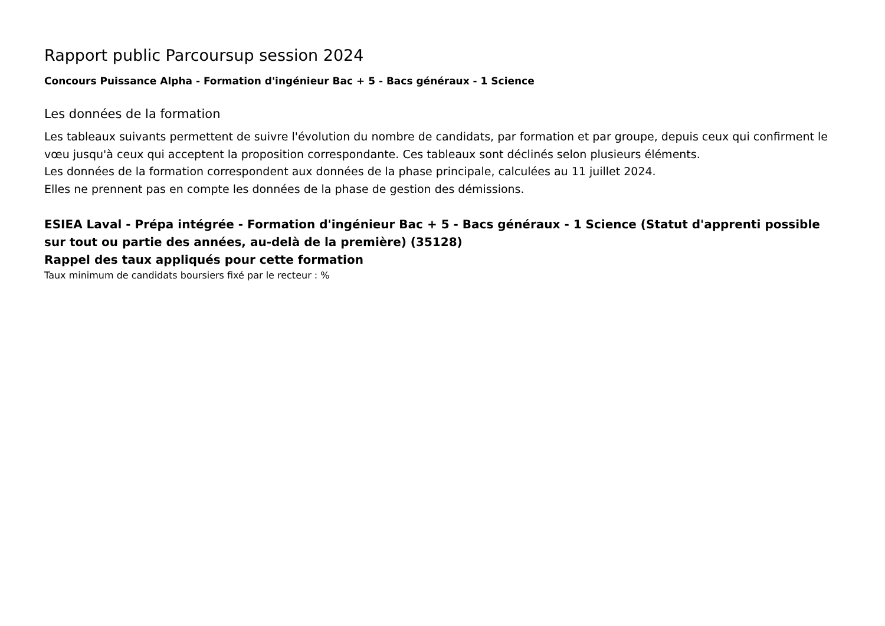Rapport public Parcoursup session 2024
Concours Puissance Alpha - Formation d'ingénieur Bac + 5 - Bacs généraux - 1 Science
Les données de la formation
Les tableaux suivants permettent de suivre l'évolution du nombre de candidats, par formation et par groupe, depuis ceux qui confirment le vœu jusqu'à ceux qui acceptent la proposition correspondante. Ces tableaux sont déclinés selon plusieurs éléments.
Les données de la formation correspondent aux données de la phase principale, calculées au 11 juillet 2024.
Elles ne prennent pas en compte les données de la phase de gestion des démissions.
ESIEA Laval - Prépa intégrée - Formation d'ingénieur Bac + 5 - Bacs généraux - 1 Science (Statut d'apprenti possible sur tout ou partie des années, au-delà de la première) (35128)
Rappel des taux appliqués pour cette formation
Taux minimum de candidats boursiers fixé par le recteur : %